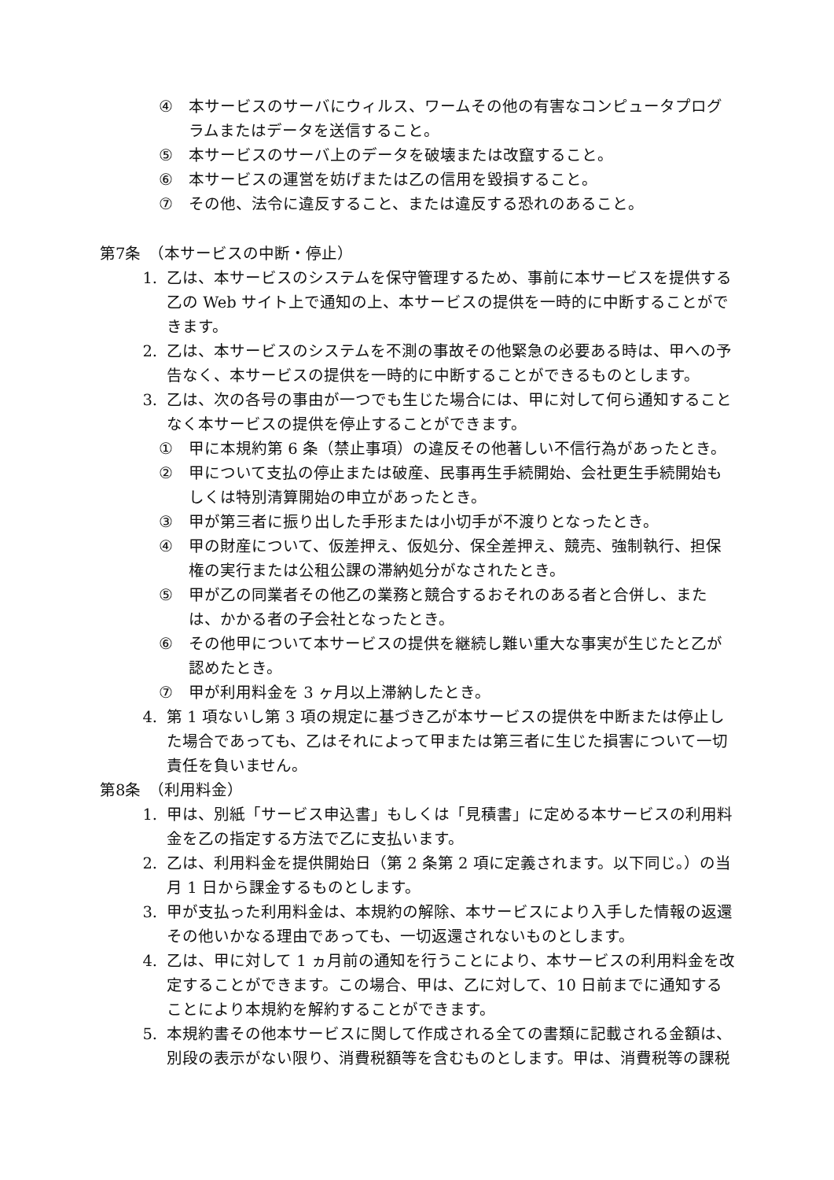④ 本サービスのサーバにウィルス、ワームその他の有害なコンピュータプログラムまたはデータを送信すること。
⑤ 本サービスのサーバ上のデータを破壊または改竄すること。
⑥ 本サービスの運営を妨げまたは乙の信用を毀損すること。
⑦ その他、法令に違反すること、または違反する恐れのあること。
第7条　（本サービスの中断・停止）
1. 乙は、本サービスのシステムを保守管理するため、事前に本サービスを提供する乙の Web サイト上で通知の上、本サービスの提供を一時的に中断することができます。
2. 乙は、本サービスのシステムを不測の事故その他緊急の必要ある時は、甲への予告なく、本サービスの提供を一時的に中断することができるものとします。
3. 乙は、次の各号の事由が一つでも生じた場合には、甲に対して何ら通知することなく本サービスの提供を停止することができます。
① 甲に本規約第 6 条（禁止事項）の違反その他著しい不信行為があったとき。
② 甲について支払の停止または破産、民事再生手続開始、会社更生手続開始もしくは特別清算開始の申立があったとき。
③ 甲が第三者に振り出した手形または小切手が不渡りとなったとき。
④ 甲の財産について、仮差押え、仮処分、保全差押え、競売、強制執行、担保権の実行または公租公課の滞納処分がなされたとき。
⑤ 甲が乙の同業者その他乙の業務と競合するおそれのある者と合併し、または、かかる者の子会社となったとき。
⑥ その他甲について本サービスの提供を継続し難い重大な事実が生じたと乙が認めたとき。
⑦ 甲が利用料金を 3 ヶ月以上滞納したとき。
4. 第 1 項ないし第 3 項の規定に基づき乙が本サービスの提供を中断または停止した場合であっても、乙はそれによって甲または第三者に生じた損害について一切責任を負いません。
第8条　（利用料金）
1. 甲は、別紙「サービス申込書」もしくは「見積書」に定める本サービスの利用料金を乙の指定する方法で乙に支払います。
2. 乙は、利用料金を提供開始日（第 2 条第 2 項に定義されます。以下同じ。）の当月 1 日から課金するものとします。
3. 甲が支払った利用料金は、本規約の解除、本サービスにより入手した情報の返還その他いかなる理由であっても、一切返還されないものとします。
4. 乙は、甲に対して 1 ヵ月前の通知を行うことにより、本サービスの利用料金を改定することができます。この場合、甲は、乙に対して、10 日前までに通知することにより本規約を解約することができます。
5. 本規約書その他本サービスに関して作成される全ての書類に記載される金額は、別段の表示がない限り、消費税額等を含むものとします。甲は、消費税等の課税